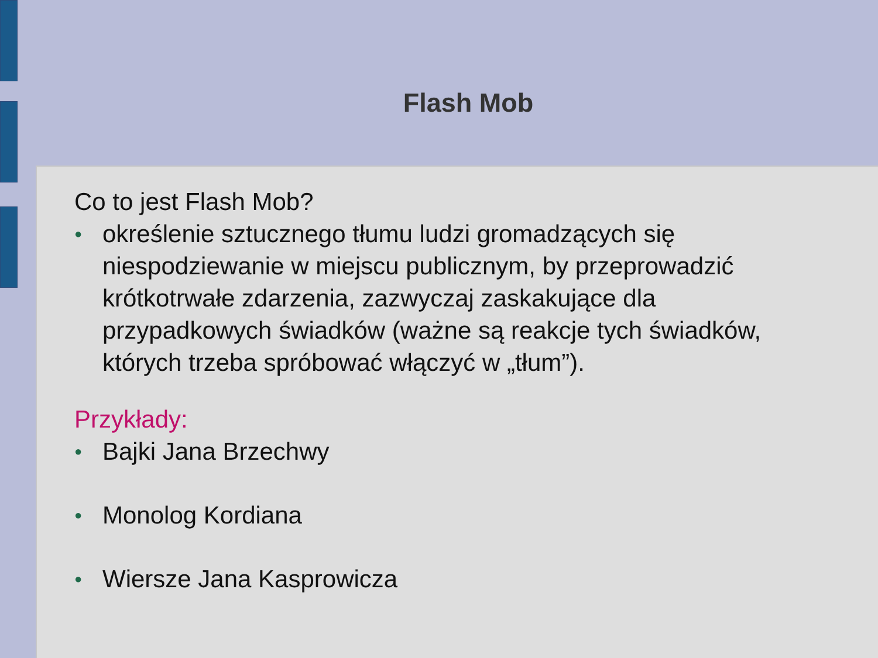Flash Mob
Co to jest Flash Mob?
● określenie sztucznego tłumu ludzi gromadzących się niespodziewanie w miejscu publicznym, by przeprowadzić krótkotrwałe zdarzenia, zazwyczaj zaskakujące dla przypadkowych świadków (ważne są reakcje tych świadków, których trzeba spróbować włączyć w „tłum”).
Przykłady:
● Bajki Jana Brzechwy
● Monolog Kordiana
● Wiersze Jana Kasprowicza